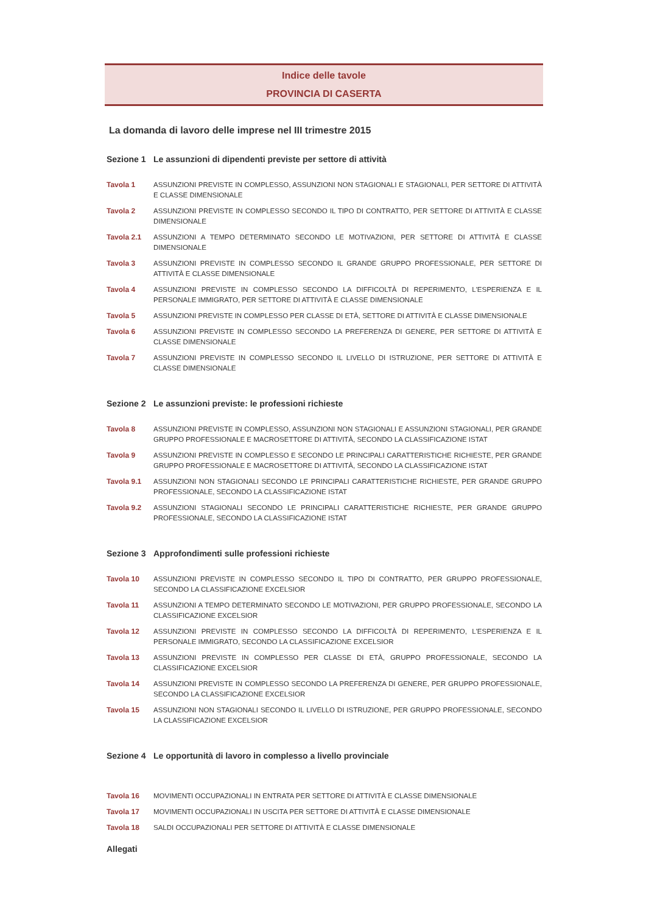Indice delle tavole
PROVINCIA DI CASERTA
La domanda di lavoro delle imprese nel III trimestre 2015
Sezione 1 Le assunzioni di dipendenti previste per settore di attività
Tavola 1 ASSUNZIONI PREVISTE IN COMPLESSO, ASSUNZIONI NON STAGIONALI E STAGIONALI, PER SETTORE DI ATTIVITÀ E CLASSE DIMENSIONALE
Tavola 2 ASSUNZIONI PREVISTE IN COMPLESSO SECONDO IL TIPO DI CONTRATTO, PER SETTORE DI ATTIVITÀ E CLASSE DIMENSIONALE
Tavola 2.1 ASSUNZIONI A TEMPO DETERMINATO SECONDO LE MOTIVAZIONI, PER SETTORE DI ATTIVITÀ E CLASSE DIMENSIONALE
Tavola 3 ASSUNZIONI PREVISTE IN COMPLESSO SECONDO IL GRANDE GRUPPO PROFESSIONALE, PER SETTORE DI ATTIVITÀ E CLASSE DIMENSIONALE
Tavola 4 ASSUNZIONI PREVISTE IN COMPLESSO SECONDO LA DIFFICOLTÀ DI REPERIMENTO, L'ESPERIENZA E IL PERSONALE IMMIGRATO, PER SETTORE DI ATTIVITÀ E CLASSE DIMENSIONALE
Tavola 5 ASSUNZIONI PREVISTE IN COMPLESSO PER CLASSE DI ETÀ, SETTORE DI ATTIVITÀ E CLASSE DIMENSIONALE
Tavola 6 ASSUNZIONI PREVISTE IN COMPLESSO SECONDO LA PREFERENZA DI GENERE, PER SETTORE DI ATTIVITÀ E CLASSE DIMENSIONALE
Tavola 7 ASSUNZIONI PREVISTE IN COMPLESSO SECONDO IL LIVELLO DI ISTRUZIONE, PER SETTORE DI ATTIVITÀ E CLASSE DIMENSIONALE
Sezione 2 Le assunzioni previste: le professioni richieste
Tavola 8 ASSUNZIONI PREVISTE IN COMPLESSO, ASSUNZIONI NON STAGIONALI E ASSUNZIONI STAGIONALI, PER GRANDE GRUPPO PROFESSIONALE E MACROSETTORE DI ATTIVITÀ, SECONDO LA CLASSIFICAZIONE ISTAT
Tavola 9 ASSUNZIONI PREVISTE IN COMPLESSO E SECONDO LE PRINCIPALI CARATTERISTICHE RICHIESTE, PER GRANDE GRUPPO PROFESSIONALE E MACROSETTORE DI ATTIVITÀ, SECONDO LA CLASSIFICAZIONE ISTAT
Tavola 9.1 ASSUNZIONI NON STAGIONALI SECONDO LE PRINCIPALI CARATTERISTICHE RICHIESTE, PER GRANDE GRUPPO PROFESSIONALE, SECONDO LA CLASSIFICAZIONE ISTAT
Tavola 9.2 ASSUNZIONI STAGIONALI SECONDO LE PRINCIPALI CARATTERISTICHE RICHIESTE, PER GRANDE GRUPPO PROFESSIONALE, SECONDO LA CLASSIFICAZIONE ISTAT
Sezione 3 Approfondimenti sulle professioni richieste
Tavola 10 ASSUNZIONI PREVISTE IN COMPLESSO SECONDO IL TIPO DI CONTRATTO, PER GRUPPO PROFESSIONALE, SECONDO LA CLASSIFICAZIONE EXCELSIOR
Tavola 11 ASSUNZIONI A TEMPO DETERMINATO SECONDO LE MOTIVAZIONI, PER GRUPPO PROFESSIONALE, SECONDO LA CLASSIFICAZIONE EXCELSIOR
Tavola 12 ASSUNZIONI PREVISTE IN COMPLESSO SECONDO LA DIFFICOLTÀ DI REPERIMENTO, L'ESPERIENZA E IL PERSONALE IMMIGRATO, SECONDO LA CLASSIFICAZIONE EXCELSIOR
Tavola 13 ASSUNZIONI PREVISTE IN COMPLESSO PER CLASSE DI ETÀ, GRUPPO PROFESSIONALE, SECONDO LA CLASSIFICAZIONE EXCELSIOR
Tavola 14 ASSUNZIONI PREVISTE IN COMPLESSO SECONDO LA PREFERENZA DI GENERE, PER GRUPPO PROFESSIONALE, SECONDO LA CLASSIFICAZIONE EXCELSIOR
Tavola 15 ASSUNZIONI NON STAGIONALI SECONDO IL LIVELLO DI ISTRUZIONE, PER GRUPPO PROFESSIONALE, SECONDO LA CLASSIFICAZIONE EXCELSIOR
Sezione 4 Le opportunità di lavoro in complesso a livello provinciale
Tavola 16 MOVIMENTI OCCUPAZIONALI IN ENTRATA PER SETTORE DI ATTIVITÀ E CLASSE DIMENSIONALE
Tavola 17 MOVIMENTI OCCUPAZIONALI IN USCITA PER SETTORE DI ATTIVITÀ E CLASSE DIMENSIONALE
Tavola 18 SALDI OCCUPAZIONALI PER SETTORE DI ATTIVITÀ E CLASSE DIMENSIONALE
Allegati